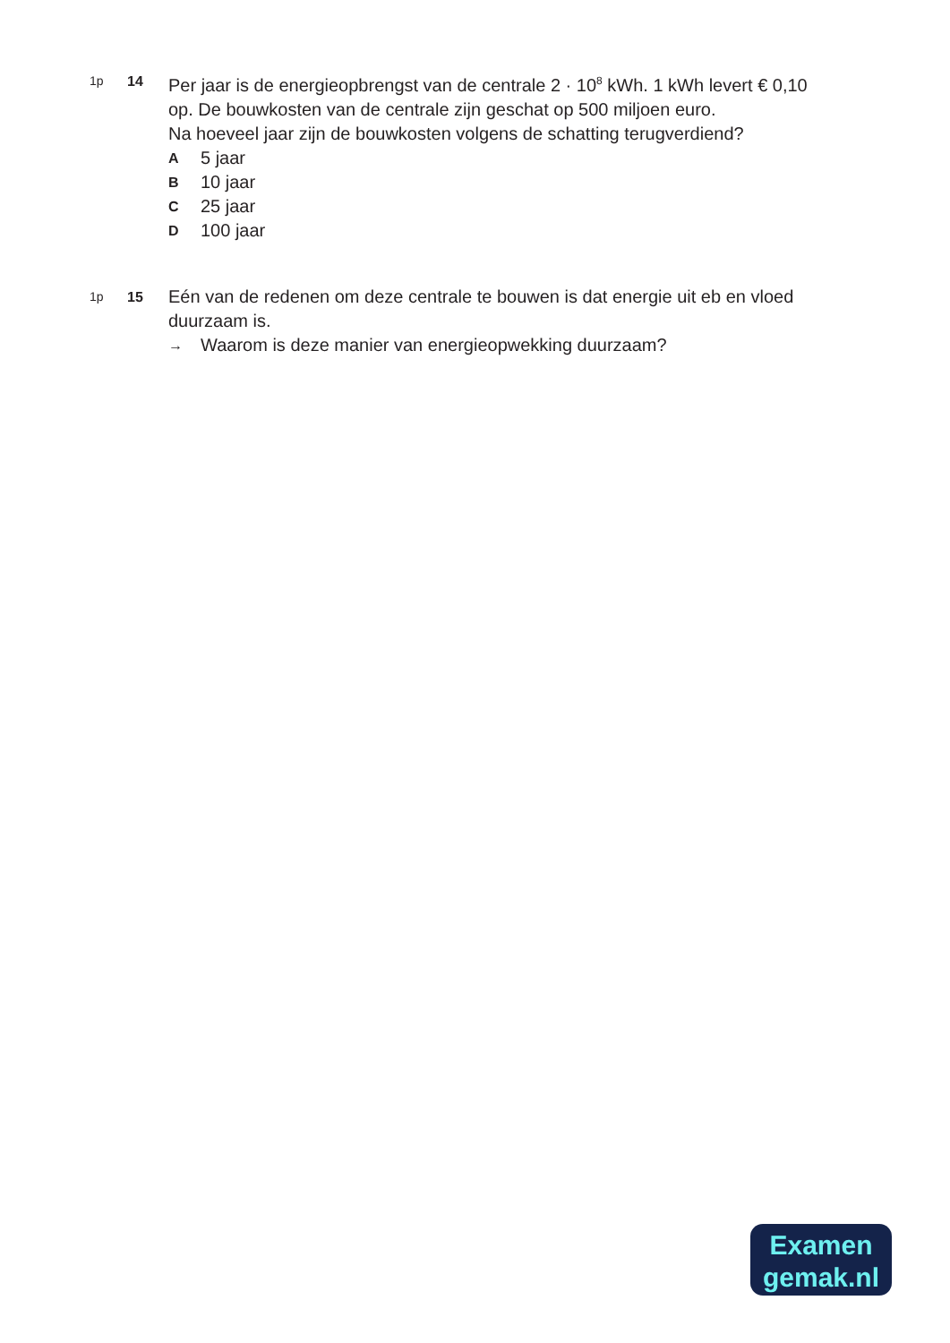1p 14
Per jaar is de energieopbrengst van de centrale 2 · 10<sup>8</sup> kWh. 1 kWh levert € 0,10 op. De bouwkosten van de centrale zijn geschat op 500 miljoen euro.
Na hoeveel jaar zijn de bouwkosten volgens de schatting terugverdiend?
A 5 jaar
B 10 jaar
C 25 jaar
D 100 jaar
1p 15
Eén van de redenen om deze centrale te bouwen is dat energie uit eb en vloed duurzaam is.
→ Waarom is deze manier van energieopwekking duurzaam?
Examen
gemak.nl